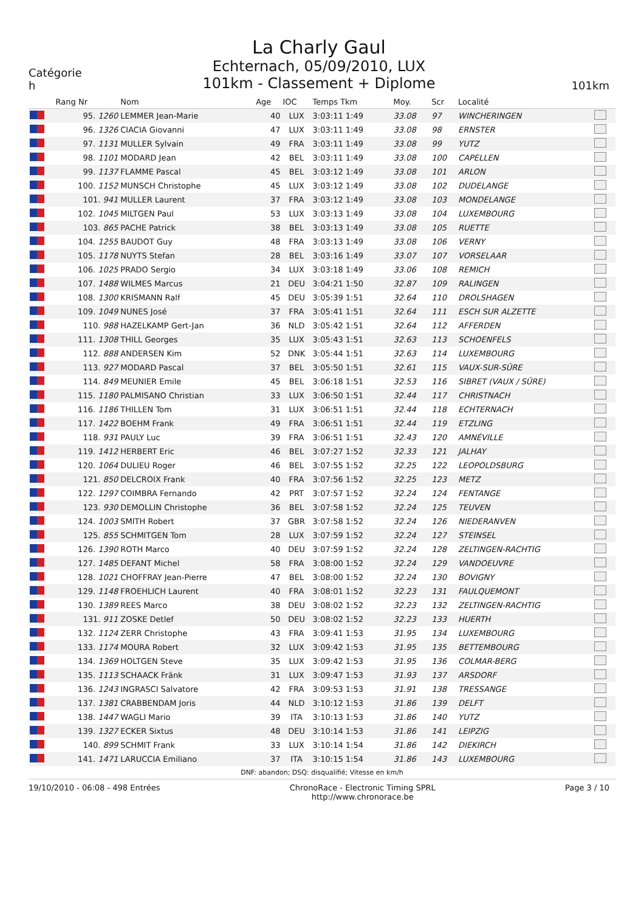Catégorie
h
La Charly Gaul
Echternach, 05/09/2010, LUX
101km - Classement + Diplome
101km
| | Rang Nr | Nom | Age | IOC | Temps Tkm | Moy. | Scr | Localité | |
| --- | --- | --- | --- | --- | --- | --- | --- | --- | --- |
| | 95. 1260 | LEMMER Jean-Marie | 40 | LUX | 3:03:11 1:49 | 33.08 | 97 | WINCHERINGEN | |
| | 96. 1326 | CIACIA Giovanni | 47 | LUX | 3:03:11 1:49 | 33.08 | 98 | ERNSTER | |
| | 97. 1131 | MULLER Sylvain | 49 | FRA | 3:03:11 1:49 | 33.08 | 99 | YUTZ | |
| | 98. 1101 | MODARD Jean | 42 | BEL | 3:03:11 1:49 | 33.08 | 100 | CAPELLEN | |
| | 99. 1137 | FLAMME Pascal | 45 | BEL | 3:03:12 1:49 | 33.08 | 101 | ARLON | |
| | 100. 1152 | MUNSCH Christophe | 45 | LUX | 3:03:12 1:49 | 33.08 | 102 | DUDELANGE | |
| | 101. 941 | MULLER Laurent | 37 | FRA | 3:03:12 1:49 | 33.08 | 103 | MONDELANGE | |
| | 102. 1045 | MILTGEN Paul | 53 | LUX | 3:03:13 1:49 | 33.08 | 104 | LUXEMBOURG | |
| | 103. 865 | PACHE Patrick | 38 | BEL | 3:03:13 1:49 | 33.08 | 105 | RUETTE | |
| | 104. 1255 | BAUDOT Guy | 48 | FRA | 3:03:13 1:49 | 33.08 | 106 | VERNY | |
| | 105. 1178 | NUYTS Stefan | 28 | BEL | 3:03:16 1:49 | 33.07 | 107 | VORSELAAR | |
| | 106. 1025 | PRADO Sergio | 34 | LUX | 3:03:18 1:49 | 33.06 | 108 | REMICH | |
| | 107. 1488 | WILMES Marcus | 21 | DEU | 3:04:21 1:50 | 32.87 | 109 | RALINGEN | |
| | 108. 1300 | KRISMANN Ralf | 45 | DEU | 3:05:39 1:51 | 32.64 | 110 | DROLSHAGEN | |
| | 109. 1049 | NUNES José | 37 | FRA | 3:05:41 1:51 | 32.64 | 111 | ESCH SUR ALZETTE | |
| | 110. 988 | HAZELKAMP Gert-Jan | 36 | NLD | 3:05:42 1:51 | 32.64 | 112 | AFFERDEN | |
| | 111. 1308 | THILL Georges | 35 | LUX | 3:05:43 1:51 | 32.63 | 113 | SCHOENFELS | |
| | 112. 888 | ANDERSEN Kim | 52 | DNK | 3:05:44 1:51 | 32.63 | 114 | LUXEMBOURG | |
| | 113. 927 | MODARD Pascal | 37 | BEL | 3:05:50 1:51 | 32.61 | 115 | VAUX-SUR-SÛRE | |
| | 114. 849 | MEUNIER Emile | 45 | BEL | 3:06:18 1:51 | 32.53 | 116 | SIBRET (VAUX / SÛRE) | |
| | 115. 1180 | PALMISANO Christian | 33 | LUX | 3:06:50 1:51 | 32.44 | 117 | CHRISTNACH | |
| | 116. 1186 | THILLEN Tom | 31 | LUX | 3:06:51 1:51 | 32.44 | 118 | ECHTERNACH | |
| | 117. 1422 | BOEHM Frank | 49 | FRA | 3:06:51 1:51 | 32.44 | 119 | ETZLING | |
| | 118. 931 | PAULY Luc | 39 | FRA | 3:06:51 1:51 | 32.43 | 120 | AMNÉVILLE | |
| | 119. 1412 | HERBERT Eric | 46 | BEL | 3:07:27 1:52 | 32.33 | 121 | JALHAY | |
| | 120. 1064 | DULIEU Roger | 46 | BEL | 3:07:55 1:52 | 32.25 | 122 | LEOPOLDSBURG | |
| | 121. 850 | DELCROIX Frank | 40 | FRA | 3:07:56 1:52 | 32.25 | 123 | METZ | |
| | 122. 1297 | COIMBRA Fernando | 42 | PRT | 3:07:57 1:52 | 32.24 | 124 | FENTANGE | |
| | 123. 930 | DEMOLLIN Christophe | 36 | BEL | 3:07:58 1:52 | 32.24 | 125 | TEUVEN | |
| | 124. 1003 | SMITH Robert | 37 | GBR | 3:07:58 1:52 | 32.24 | 126 | NIEDERANVEN | |
| | 125. 855 | SCHMITGEN Tom | 28 | LUX | 3:07:59 1:52 | 32.24 | 127 | STEINSEL | |
| | 126. 1390 | ROTH Marco | 40 | DEU | 3:07:59 1:52 | 32.24 | 128 | ZELTINGEN-RACHTIG | |
| | 127. 1485 | DEFANT Michel | 58 | FRA | 3:08:00 1:52 | 32.24 | 129 | VANDOEUVRE | |
| | 128. 1021 | CHOFFRAY Jean-Pierre | 47 | BEL | 3:08:00 1:52 | 32.24 | 130 | BOVIGNY | |
| | 129. 1148 | FROEHLICH Laurent | 40 | FRA | 3:08:01 1:52 | 32.23 | 131 | FAULQUEMONT | |
| | 130. 1389 | REES Marco | 38 | DEU | 3:08:02 1:52 | 32.23 | 132 | ZELTINGEN-RACHTIG | |
| | 131. 911 | ZOSKE Detlef | 50 | DEU | 3:08:02 1:52 | 32.23 | 133 | HUERTH | |
| | 132. 1124 | ZERR Christophe | 43 | FRA | 3:09:41 1:53 | 31.95 | 134 | LUXEMBOURG | |
| | 133. 1174 | MOURA Robert | 32 | LUX | 3:09:42 1:53 | 31.95 | 135 | BETTEMBOURG | |
| | 134. 1369 | HOLTGEN Steve | 35 | LUX | 3:09:42 1:53 | 31.95 | 136 | COLMAR-BERG | |
| | 135. 1113 | SCHAACK Fränk | 31 | LUX | 3:09:47 1:53 | 31.93 | 137 | ARSDORF | |
| | 136. 1243 | INGRASCI Salvatore | 42 | FRA | 3:09:53 1:53 | 31.91 | 138 | TRESSANGE | |
| | 137. 1381 | CRABBENDAM Joris | 44 | NLD | 3:10:12 1:53 | 31.86 | 139 | DELFT | |
| | 138. 1447 | WAGLI Mario | 39 | ITA | 3:10:13 1:53 | 31.86 | 140 | YUTZ | |
| | 139. 1327 | ECKER Sixtus | 48 | DEU | 3:10:14 1:53 | 31.86 | 141 | LEIPZIG | |
| | 140. 899 | SCHMIT Frank | 33 | LUX | 3:10:14 1:54 | 31.86 | 142 | DIEKIRCH | |
| | 141. 1471 | LARUCCIA Emiliano | 37 | ITA | 3:10:15 1:54 | 31.86 | 143 | LUXEMBOURG | |
DNF: abandon; DSQ: disqualifié; Vitesse en km/h
19/10/2010 - 06:08 - 498 Entrées
ChronoRace - Electronic Timing SPRL
http://www.chronorace.be
Page 3 / 10